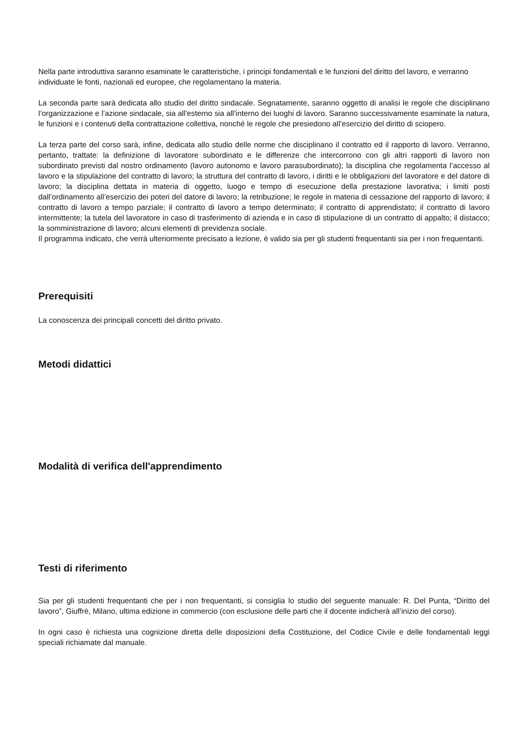Nella parte introduttiva saranno esaminate le caratteristiche, i principi fondamentali e le funzioni del diritto del lavoro, e verranno individuate le fonti, nazionali ed europee, che regolamentano la materia.
La seconda parte sarà dedicata allo studio del diritto sindacale. Segnatamente, saranno oggetto di analisi le regole che disciplinano l’organizzazione e l’azione sindacale, sia all'esterno sia all’interno dei luoghi di lavoro. Saranno successivamente esaminate la natura, le funzioni e i contenuti della contrattazione collettiva, nonché le regole che presiedono all’esercizio del diritto di sciopero.
La terza parte del corso sarà, infine, dedicata allo studio delle norme che disciplinano il contratto ed il rapporto di lavoro. Verranno, pertanto, trattate: la definizione di lavoratore subordinato e le differenze che intercorrono con gli altri rapporti di lavoro non subordinato previsti dal nostro ordinamento (lavoro autonomo e lavoro parasubordinato); la disciplina che regolamenta l’accesso al lavoro e la stipulazione del contratto di lavoro; la struttura del contratto di lavoro, i diritti e le obbligazioni del lavoratore e del datore di lavoro; la disciplina dettata in materia di oggetto, luogo e tempo di esecuzione della prestazione lavorativa; i limiti posti dall’ordinamento all’esercizio dei poteri del datore di lavoro; la retribuzione; le regole in materia di cessazione del rapporto di lavoro; il contratto di lavoro a tempo parziale; il contratto di lavoro a tempo determinato; il contratto di apprendistato; il contratto di lavoro intermittente; la tutela del lavoratore in caso di trasferimento di azienda e in caso di stipulazione di un contratto di appalto; il distacco; la somministrazione di lavoro; alcuni elementi di previdenza sociale.
Il programma indicato, che verrà ulteriormente precisato a lezione, è valido sia per gli studenti frequentanti sia per i non frequentanti.
Prerequisiti
La conoscenza dei principali concetti del diritto privato.
Metodi didattici
.
Modalità di verifica dell'apprendimento
.
Testi di riferimento
Sia per gli studenti frequentanti che per i non frequentanti, si consiglia lo studio del seguente manuale: R. Del Punta, “Diritto del lavoro”, Giuffrè, Milano, ultima edizione in commercio (con esclusione delle parti che il docente indicherà all’inizio del corso).
In ogni caso è richiesta una cognizione diretta delle disposizioni della Costituzione, del Codice Civile e delle fondamentali leggi speciali richiamate dal manuale.